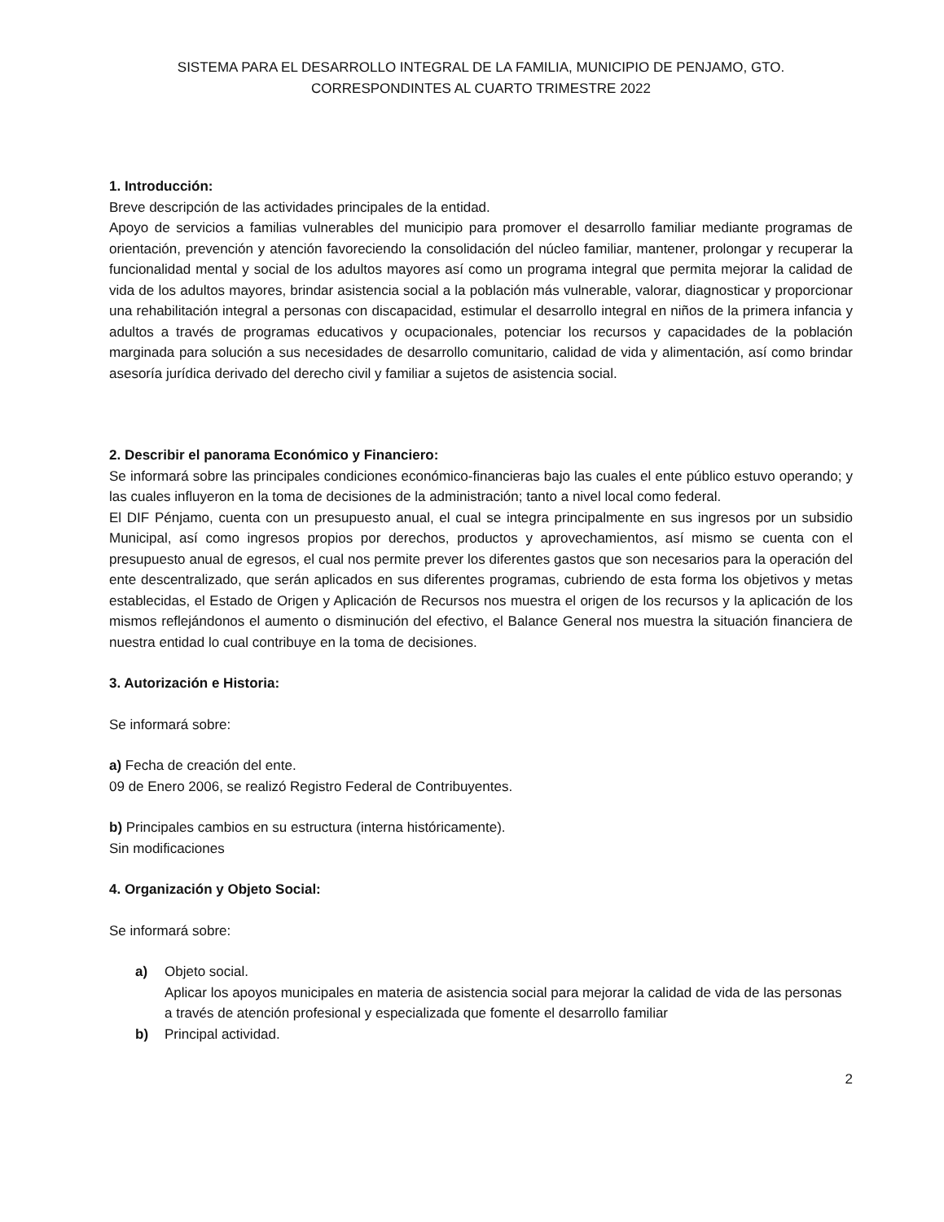SISTEMA PARA EL DESARROLLO INTEGRAL DE LA FAMILIA, MUNICIPIO DE PENJAMO, GTO.
CORRESPONDINTES AL CUARTO TRIMESTRE 2022
1. Introducción:
Breve descripción de las actividades principales de la entidad.
Apoyo de servicios a familias vulnerables del municipio para promover el desarrollo familiar mediante programas de orientación, prevención y atención favoreciendo la consolidación del núcleo familiar, mantener, prolongar y recuperar la funcionalidad mental y social de los adultos mayores así como un programa integral que permita mejorar la calidad de vida de los adultos mayores, brindar asistencia social a la población más vulnerable, valorar, diagnosticar y proporcionar una rehabilitación integral a personas con discapacidad, estimular el desarrollo integral en niños de la primera infancia y adultos a través de programas educativos y ocupacionales, potenciar los recursos y capacidades de la población marginada para solución a sus necesidades de desarrollo comunitario, calidad de vida y alimentación, así como brindar asesoría jurídica derivado del derecho civil y familiar a sujetos de asistencia social.
2. Describir el panorama Económico y Financiero:
Se informará sobre las principales condiciones económico-financieras bajo las cuales el ente público estuvo operando; y las cuales influyeron en la toma de decisiones de la administración; tanto a nivel local como federal.
El DIF Pénjamo, cuenta con un presupuesto anual, el cual se integra principalmente en sus ingresos por un subsidio Municipal, así como ingresos propios por derechos, productos y aprovechamientos, así mismo se cuenta con el presupuesto anual de egresos, el cual nos permite prever los diferentes gastos que son necesarios para la operación del ente descentralizado, que serán aplicados en sus diferentes programas, cubriendo de esta forma los objetivos y metas establecidas, el Estado de Origen y Aplicación de Recursos nos muestra el origen de los recursos y la aplicación de los mismos reflejándonos el aumento o disminución del efectivo, el Balance General nos muestra la situación financiera de nuestra entidad lo cual contribuye en la toma de decisiones.
3. Autorización e Historia:
Se informará sobre:
a) Fecha de creación del ente.
09 de Enero 2006, se realizó Registro Federal de Contribuyentes.
b) Principales cambios en su estructura (interna históricamente).
Sin modificaciones
4. Organización y Objeto Social:
Se informará sobre:
a) Objeto social.
Aplicar los apoyos municipales en materia de asistencia social para mejorar la calidad de vida de las personas a través de atención profesional y especializada que fomente el desarrollo familiar
b) Principal actividad.
2